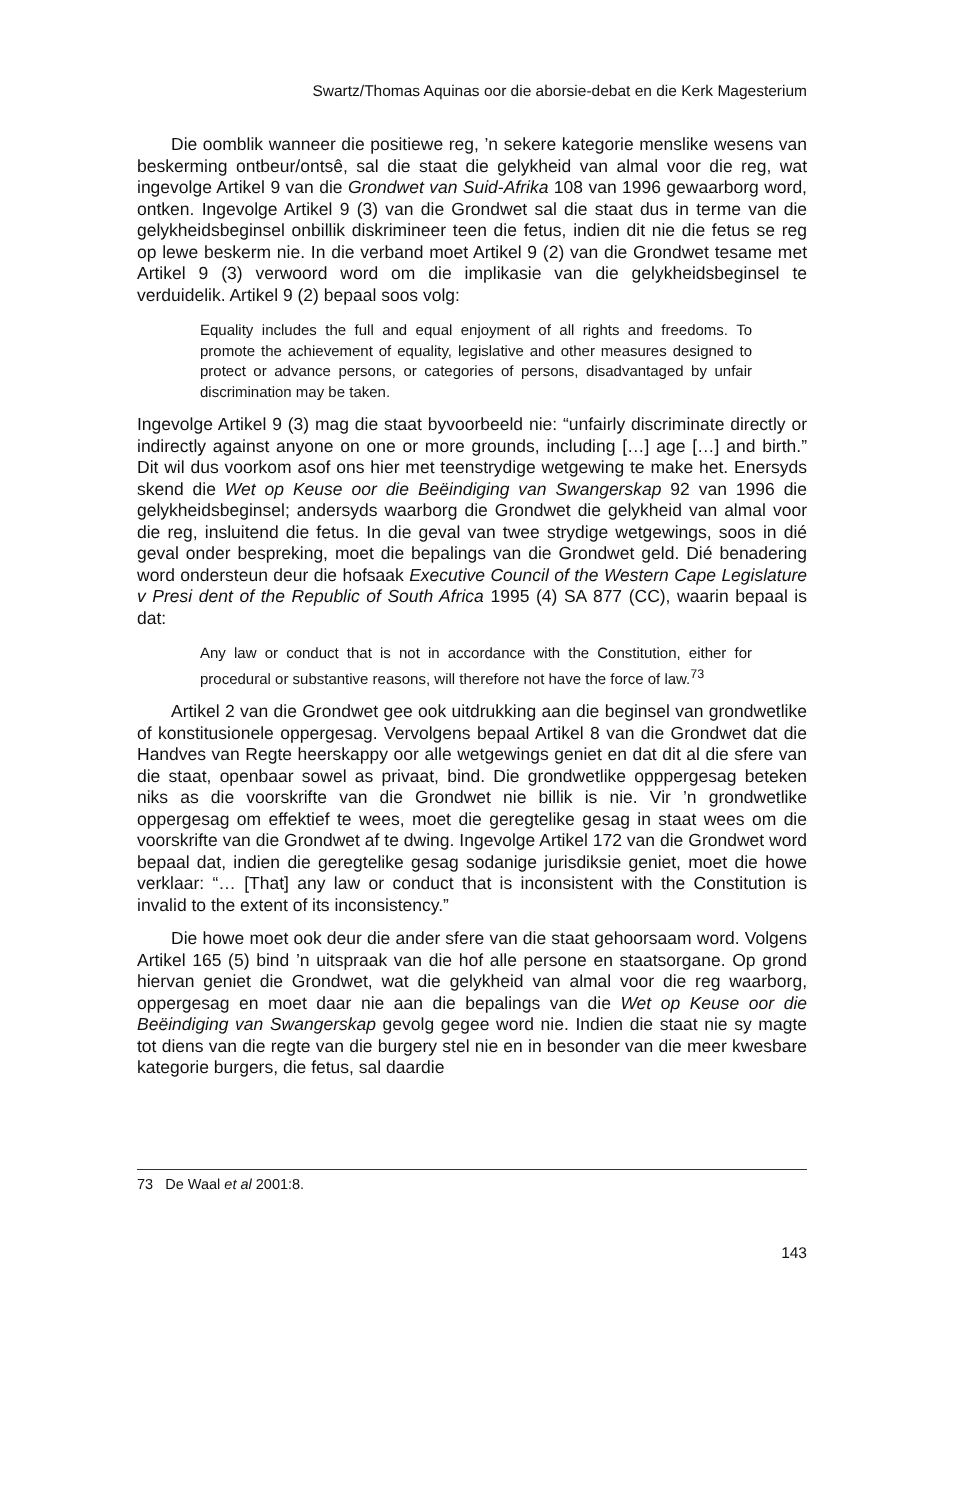Swartz/Thomas Aquinas oor die aborsie-debat en die Kerk Magesterium
Die oomblik wanneer die positiewe reg, ’n sekere kategorie menslike wesens van beskerming ontbeur/ontsê, sal die staat die gelykheid van almal voor die reg, wat ingevolge Artikel 9 van die Grondwet van Suid-Afrika 108 van 1996 gewaarborg word, ontken. Ingevolge Artikel 9 (3) van die Grondwet sal die staat dus in terme van die gelykheidsbeginsel onbillik diskrimineer teen die fetus, indien dit nie die fetus se reg op lewe beskerm nie. In die verband moet Artikel 9 (2) van die Grondwet tesame met Artikel 9 (3) verwoord word om die implikasie van die gelykheidsbeginsel te verduidelik. Artikel 9 (2) bepaal soos volg:
Equality includes the full and equal enjoyment of all rights and freedoms. To promote the achievement of equality, legislative and other measures designed to protect or advance persons, or categories of persons, disadvantaged by unfair discrimination may be taken.
Ingevolge Artikel 9 (3) mag die staat byvoorbeeld nie: “unfairly discriminate directly or indirectly against anyone on one or more grounds, including […] age […] and birth.” Dit wil dus voorkom asof ons hier met teenstrydige wetgewing te make het. Enersyds skend die Wet op Keuse oor die Beëindiging van Swangerskap 92 van 1996 die gelykheidsbeginsel; andersyds waarborg die Grondwet die gelykheid van almal voor die reg, insluitend die fetus. In die geval van twee strydige wetgewings, soos in dié geval onder bespreking, moet die bepalings van die Grondwet geld. Dié benadering word ondersteun deur die hofsaak Executive Council of the Western Cape Legislature v Presi dent of the Republic of South Africa 1995 (4) SA 877 (CC), waarin bepaal is dat:
Any law or conduct that is not in accordance with the Constitution, either for procedural or substantive reasons, will therefore not have the force of law.<sup>73</sup>
Artikel 2 van die Grondwet gee ook uitdrukking aan die beginsel van grondwetlike of konstitusionele oppergesag. Vervolgens bepaal Artikel 8 van die Grondwet dat die Handves van Regte heerskappy oor alle wetgewings geniet en dat dit al die sfere van die staat, openbaar sowel as privaat, bind. Die grondwetlike opppergesag beteken niks as die voorskrifte van die Grondwet nie billik is nie. Vir ’n grondwetlike oppergesag om effektief te wees, moet die geregtelike gesag in staat wees om die voorskrifte van die Grondwet af te dwing. Ingevolge Artikel 172 van die Grondwet word bepaal dat, indien die geregtelike gesag sodanige jurisdiksie geniet, moet die howe verklaar: “… [That] any law or conduct that is inconsistent with the Constitution is invalid to the extent of its inconsistency.”
Die howe moet ook deur die ander sfere van die staat gehoorsaam word. Volgens Artikel 165 (5) bind ’n uitspraak van die hof alle persone en staatsorgane. Op grond hiervan geniet die Grondwet, wat die gelykheid van almal voor die reg waarborg, oppergesag en moet daar nie aan die bepalings van die Wet op Keuse oor die Beëindiging van Swangerskap gevolg gegee word nie. Indien die staat nie sy magte tot diens van die regte van die burgery stel nie en in besonder van die meer kwesbare kategorie burgers, die fetus, sal daardie
73 De Waal et al 2001:8.
143